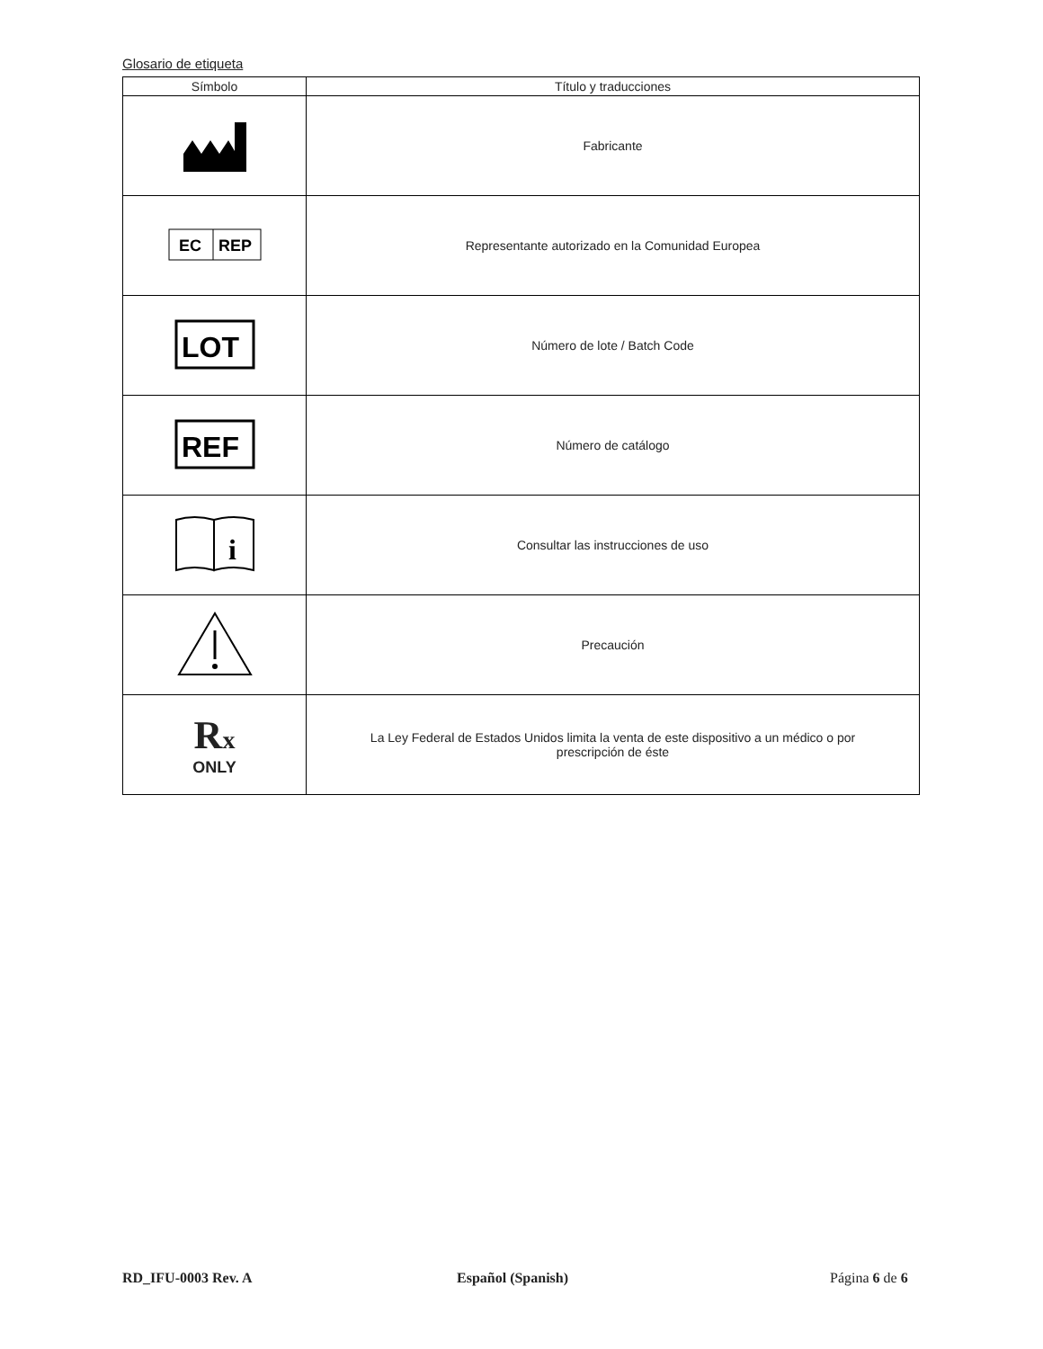Glosario de etiqueta
| Símbolo | Título y traducciones |
| --- | --- |
| | Fabricante |
| EC REP | Representante autorizado en la Comunidad Europea |
| LOT | Número de lote / Batch Code |
| REF | Número de catálogo |
| i | Consultar las instrucciones de uso |
| | Precaución |
| R x ONLY | La Ley Federal de Estados Unidos limita la venta de este dispositivo a un médico o por prescripción de éste |
RD_IFU-0003 Rev. A Español (Spanish) Página 6 de 6